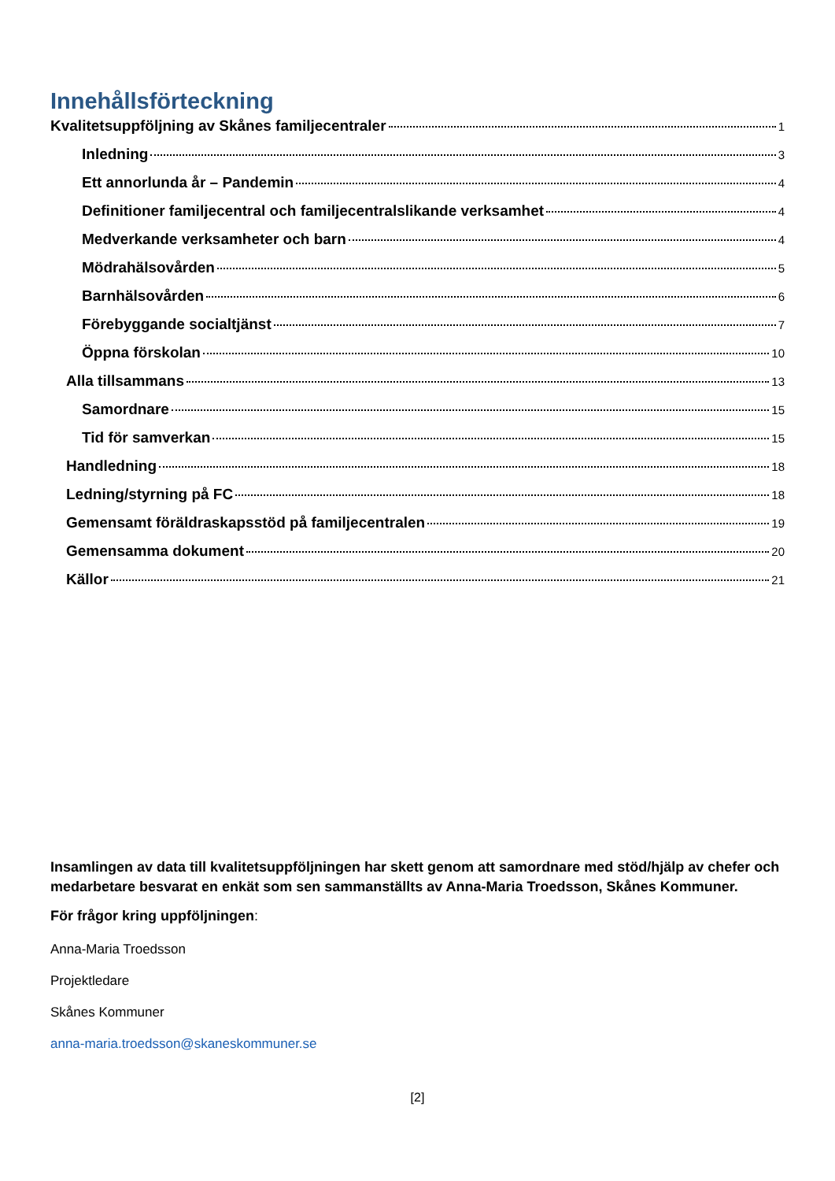Innehållsförteckning
Kvalitetsuppföljning av Skånes familjecentraler 1
Inledning 3
Ett annorlunda år – Pandemin 4
Definitioner familjecentral och familjecentralslikande verksamhet 4
Medverkande verksamheter och barn 4
Mödrahälsovården 5
Barnhälsovården 6
Förebyggande socialtjänst 7
Öppna förskolan 10
Alla tillsammans 13
Samordnare 15
Tid för samverkan 15
Handledning 18
Ledning/styrning på FC 18
Gemensamt föräldraskapsstöd på familjecentralen 19
Gemensamma dokument 20
Källor 21
Insamlingen av data till kvalitetsuppföljningen har skett genom att samordnare med stöd/hjälp av chefer och medarbetare besvarat en enkät som sen sammanställts av Anna-Maria Troedsson, Skånes Kommuner.
För frågor kring uppföljningen:
Anna-Maria Troedsson
Projektledare
Skånes Kommuner
anna-maria.troedsson@skaneskommuner.se
[2]